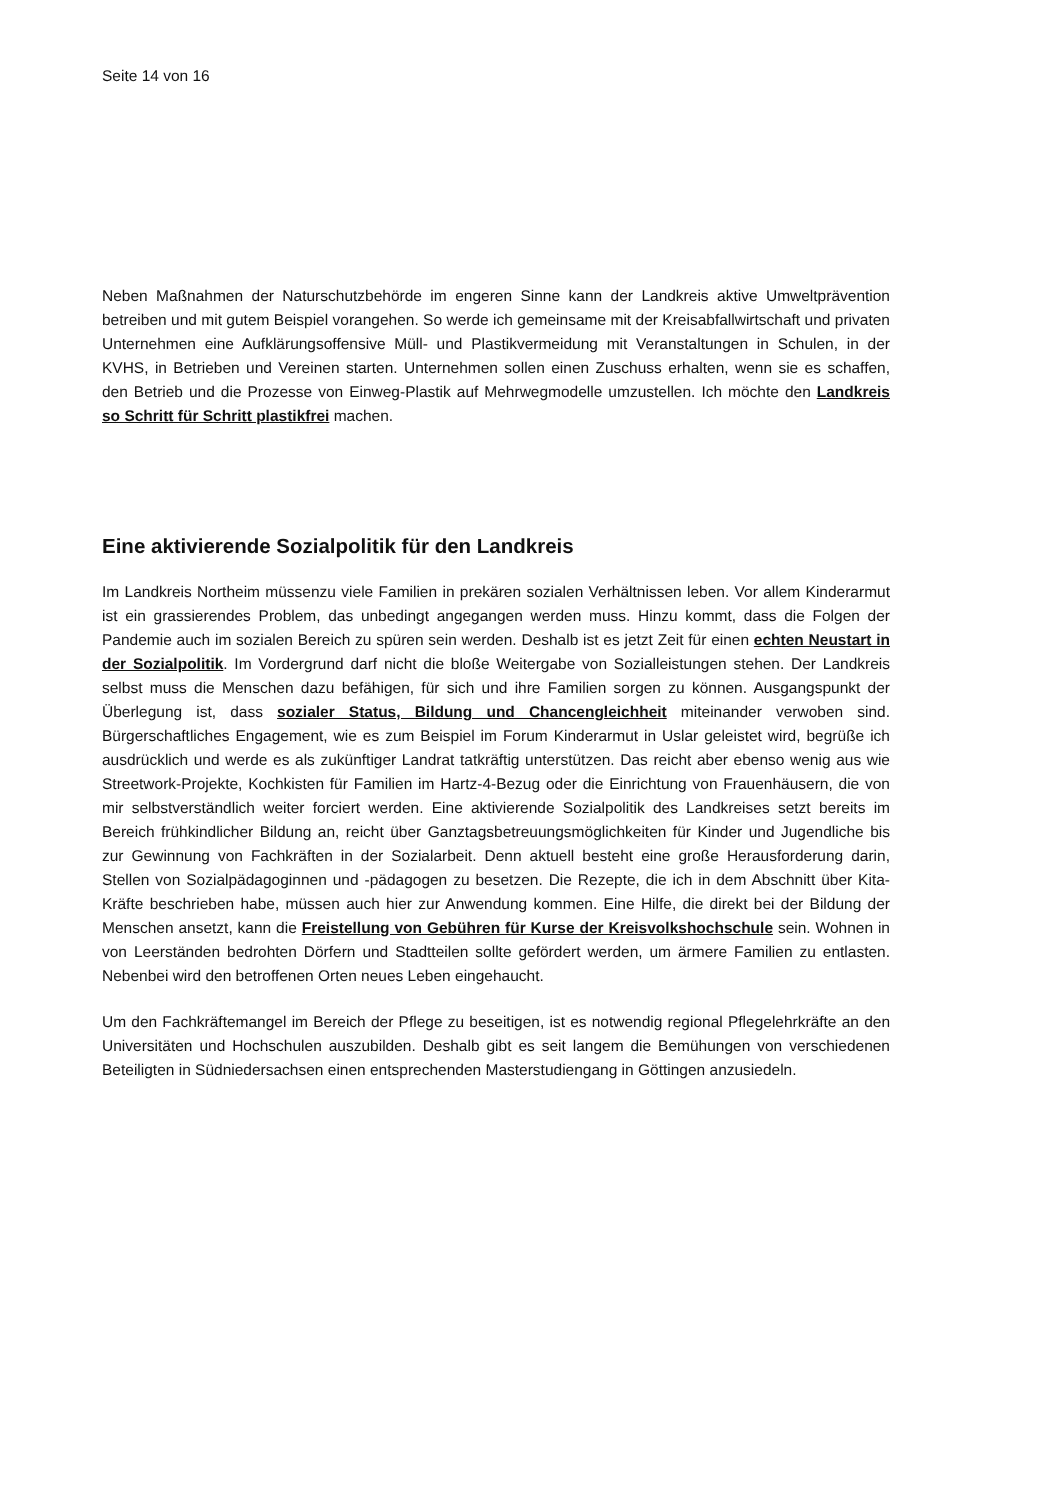Seite 14 von 16
Neben Maßnahmen der Naturschutzbehörde im engeren Sinne kann der Landkreis aktive Umweltprävention betreiben und mit gutem Beispiel vorangehen. So werde ich gemeinsame mit der Kreisabfallwirtschaft und privaten Unternehmen eine Aufklärungsoffensive Müll- und Plastikvermeidung mit Veranstaltungen in Schulen, in der KVHS, in Betrieben und Vereinen starten. Unternehmen sollen einen Zuschuss erhalten, wenn sie es schaffen, den Betrieb und die Prozesse von Einweg-Plastik auf Mehrwegmodelle umzustellen. Ich möchte den Landkreis so Schritt für Schritt plastikfrei machen.
Eine aktivierende Sozialpolitik für den Landkreis
Im Landkreis Northeim müssenzu viele Familien in prekären sozialen Verhältnissen leben. Vor allem Kinderarmut ist ein grassierendes Problem, das unbedingt angegangen werden muss. Hinzu kommt, dass die Folgen der Pandemie auch im sozialen Bereich zu spüren sein werden. Deshalb ist es jetzt Zeit für einen echten Neustart in der Sozialpolitik. Im Vordergrund darf nicht die bloße Weitergabe von Sozialleistungen stehen. Der Landkreis selbst muss die Menschen dazu befähigen, für sich und ihre Familien sorgen zu können. Ausgangspunkt der Überlegung ist, dass sozialer Status, Bildung und Chancengleichheit miteinander verwoben sind. Bürgerschaftliches Engagement, wie es zum Beispiel im Forum Kinderarmut in Uslar geleistet wird, begrüße ich ausdrücklich und werde es als zukünftiger Landrat tatkräftig unterstützen. Das reicht aber ebenso wenig aus wie Streetwork-Projekte, Kochkisten für Familien im Hartz-4-Bezug oder die Einrichtung von Frauenhäusern, die von mir selbstverständlich weiter forciert werden. Eine aktivierende Sozialpolitik des Landkreises setzt bereits im Bereich frühkindlicher Bildung an, reicht über Ganztagsbetreuungsmöglichkeiten für Kinder und Jugendliche bis zur Gewinnung von Fachkräften in der Sozialarbeit. Denn aktuell besteht eine große Herausforderung darin, Stellen von Sozialpädagoginnen und -pädagogen zu besetzen. Die Rezepte, die ich in dem Abschnitt über Kita-Kräfte beschrieben habe, müssen auch hier zur Anwendung kommen. Eine Hilfe, die direkt bei der Bildung der Menschen ansetzt, kann die Freistellung von Gebühren für Kurse der Kreisvolkshochschule sein. Wohnen in von Leerständen bedrohten Dörfern und Stadtteilen sollte gefördert werden, um ärmere Familien zu entlasten. Nebenbei wird den betroffenen Orten neues Leben eingehaucht.
Um den Fachkräftemangel im Bereich der Pflege zu beseitigen, ist es notwendig regional Pflegelehrkräfte an den Universitäten und Hochschulen auszubilden. Deshalb gibt es seit langem die Bemühungen von verschiedenen Beteiligten in Südniedersachsen einen entsprechenden Masterstudiengang in Göttingen anzusiedeln.